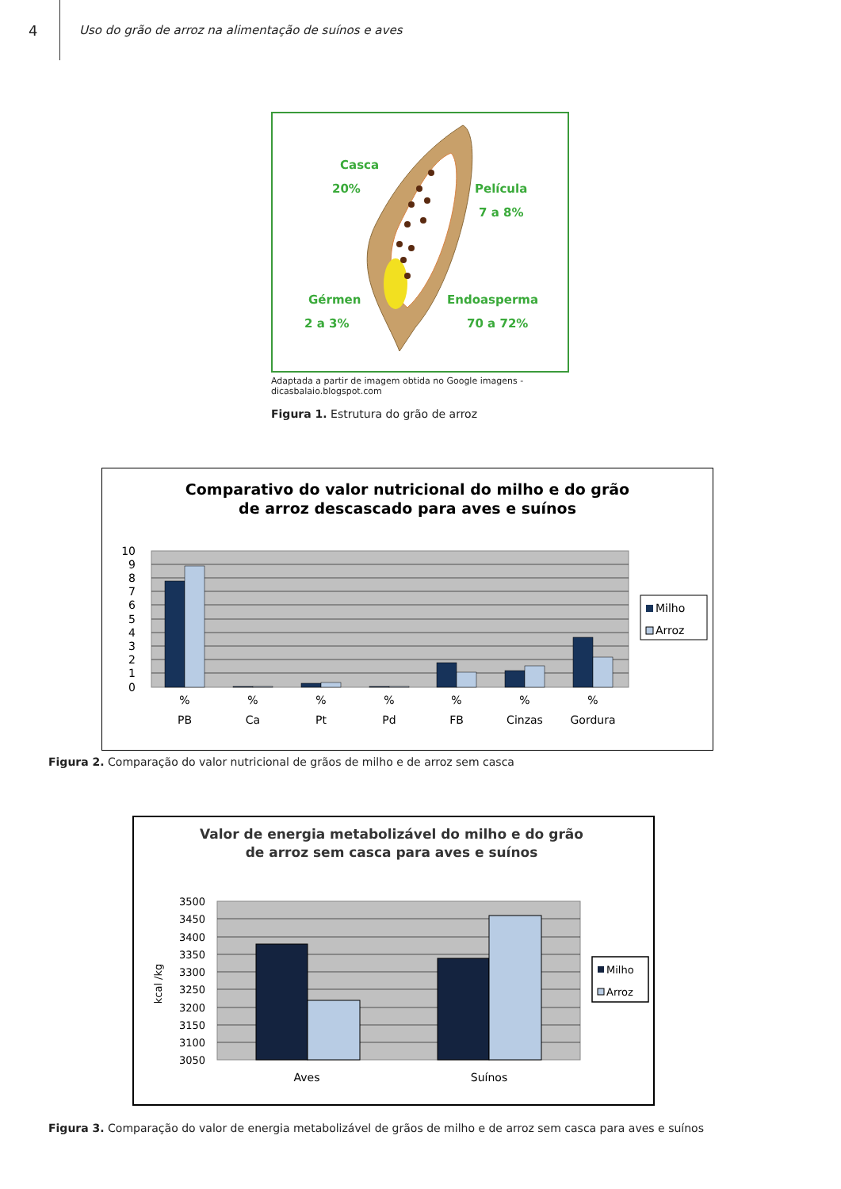4 Uso do grão de arroz na alimentação de suínos e aves
Casca
20%
Película
7 a 8%
Gérmen
2 a 3%
Endoasperma
70 a 72%
Adaptada a partir de imagem obtida no Google imagens - dicasbalaio.blogspot.com
Figura 1. Estrutura do grão de arroz
Comparativo do valor nutricional do milho e do grão
de arroz descascado para aves e suínos
10
9
8
7
6
5
4
3
2
1
0
%
PB
%
Ca
%
Pt
%
Pd
%
FB
%
Cinzas
%
Gordura
Milho
Arroz
Figura 2. Comparação do valor nutricional de grãos de milho e de arroz sem casca
Valor de energia metabolizável do milho e do grão
de arroz sem casca para aves e suínos
3500
3450
3400
3350
3300
3250
3200
3150
3100
3050
kcal /kg
Aves
Suínos
Milho
Arroz
Figura 3. Comparação do valor de energia metabolizável de grãos de milho e de arroz sem casca para aves e suínos